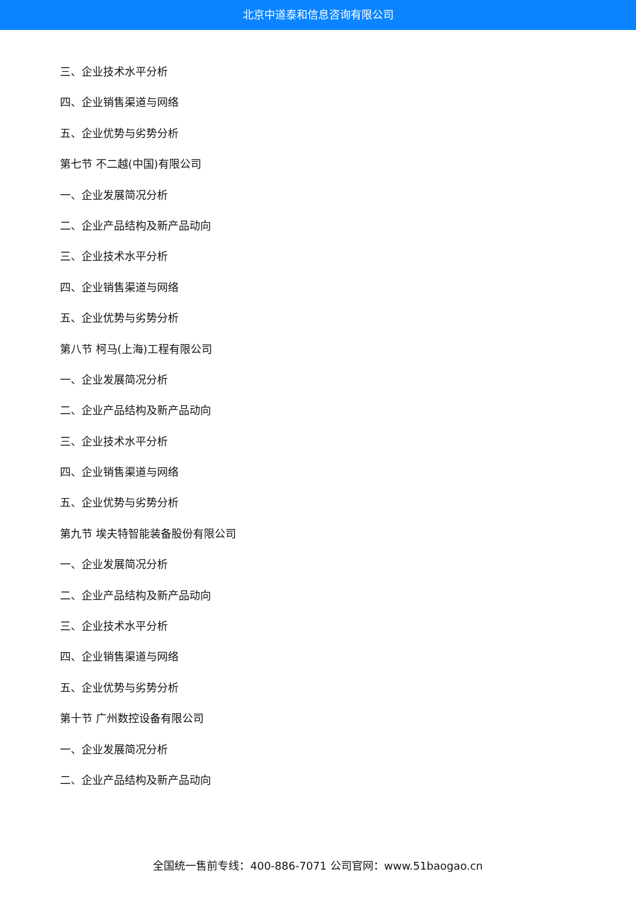北京中道泰和信息咨询有限公司
三、企业技术水平分析
四、企业销售渠道与网络
五、企业优势与劣势分析
第七节 不二越(中国)有限公司
一、企业发展简况分析
二、企业产品结构及新产品动向
三、企业技术水平分析
四、企业销售渠道与网络
五、企业优势与劣势分析
第八节 柯马(上海)工程有限公司
一、企业发展简况分析
二、企业产品结构及新产品动向
三、企业技术水平分析
四、企业销售渠道与网络
五、企业优势与劣势分析
第九节 埃夫特智能装备股份有限公司
一、企业发展简况分析
二、企业产品结构及新产品动向
三、企业技术水平分析
四、企业销售渠道与网络
五、企业优势与劣势分析
第十节 广州数控设备有限公司
一、企业发展简况分析
二、企业产品结构及新产品动向
全国统一售前专线：400-886-7071 公司官网：www.51baogao.cn